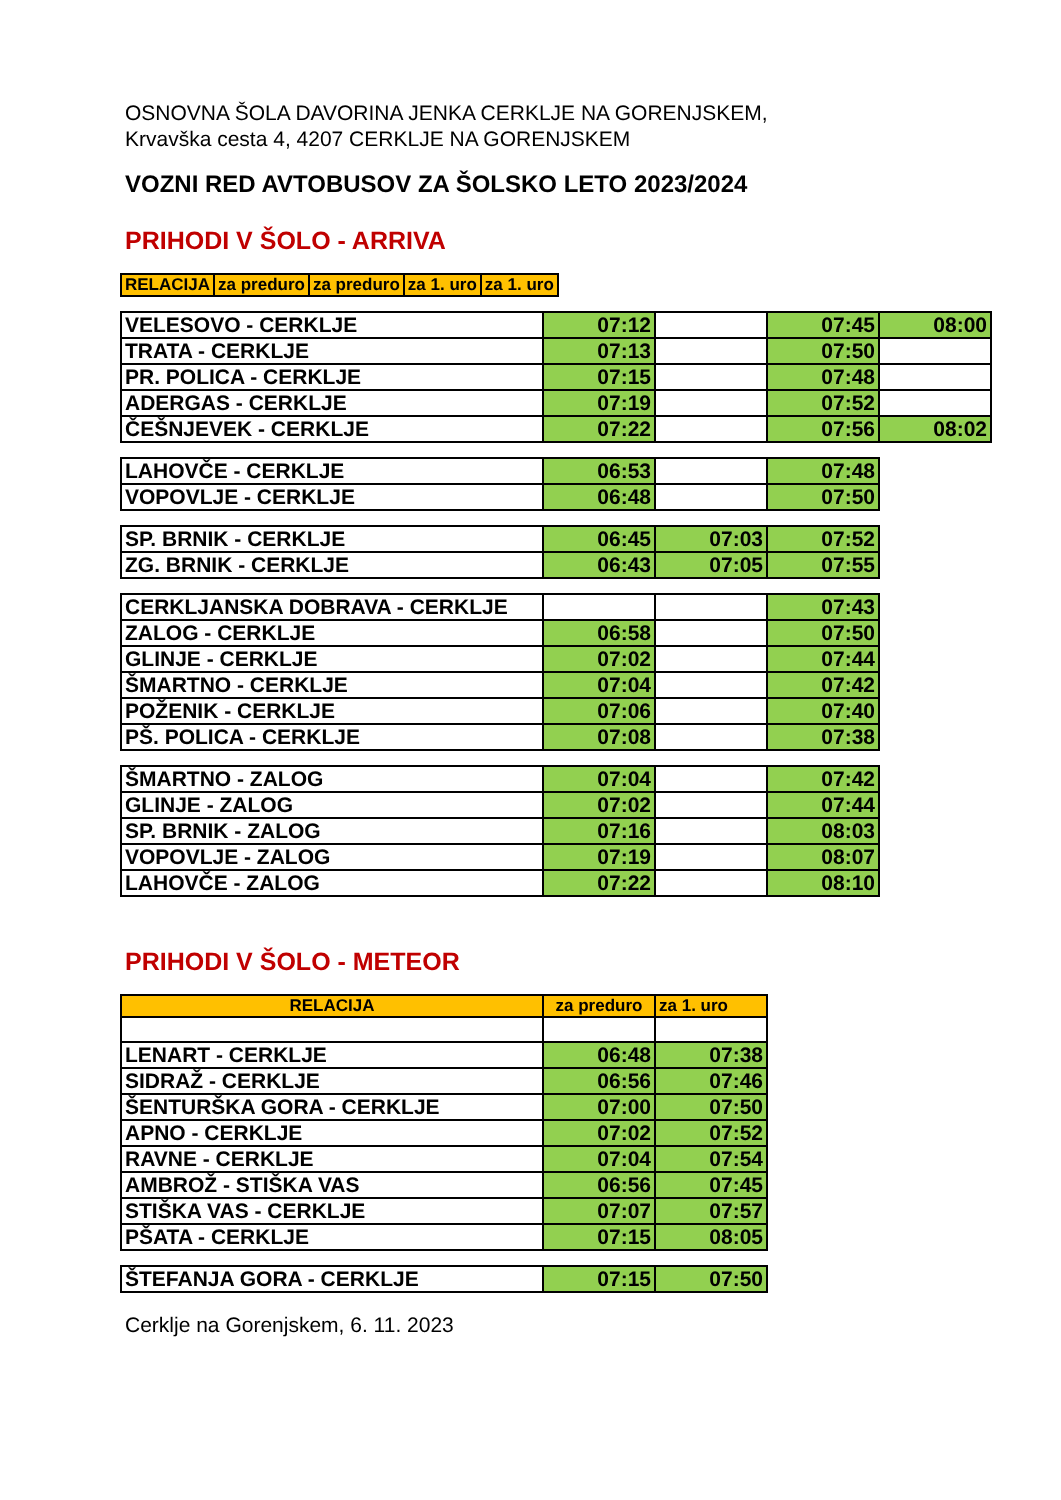OSNOVNA ŠOLA DAVORINA JENKA CERKLJE NA GORENJSKEM,
Krvavška cesta 4, 4207 CERKLJE NA GORENJSKEM
VOZNI RED AVTOBUSOV ZA ŠOLSKO LETO 2023/2024
PRIHODI V ŠOLO - ARRIVA
| RELACIJA | za preduro | za preduro | za 1. uro | za 1. uro |
| --- | --- | --- | --- | --- |
| VELESOVO - CERKLJE | 07:12 | | 07:45 | 08:00 |
| TRATA - CERKLJE | 07:13 | | 07:50 | |
| PR. POLICA - CERKLJE | 07:15 | | 07:48 | |
| ADERGAS - CERKLJE | 07:19 | | 07:52 | |
| ČEŠNJEVEK - CERKLJE | 07:22 | | 07:56 | 08:02 |
| LAHOVČE - CERKLJE | 06:53 | | 07:48 |
| VOPOVLJE - CERKLJE | 06:48 | | 07:50 |
| SP. BRNIK - CERKLJE | 06:45 | 07:03 | 07:52 |
| ZG. BRNIK - CERKLJE | 06:43 | 07:05 | 07:55 |
| CERKLJANSKA DOBRAVA - CERKLJE | | | 07:43 |
| ZALOG - CERKLJE | 06:58 | | 07:50 |
| GLINJE - CERKLJE | 07:02 | | 07:44 |
| ŠMARTNO - CERKLJE | 07:04 | | 07:42 |
| POŽENIK - CERKLJE | 07:06 | | 07:40 |
| PŠ. POLICA - CERKLJE | 07:08 | | 07:38 |
| ŠMARTNO - ZALOG | 07:04 | | 07:42 |
| GLINJE - ZALOG | 07:02 | | 07:44 |
| SP. BRNIK - ZALOG | 07:16 | | 08:03 |
| VOPOVLJE - ZALOG | 07:19 | | 08:07 |
| LAHOVČE - ZALOG | 07:22 | | 08:10 |
PRIHODI V ŠOLO - METEOR
| RELACIJA | za preduro | za 1. uro |
| --- | --- | --- |
| LENART - CERKLJE | 06:48 | 07:38 |
| SIDRAŽ - CERKLJE | 06:56 | 07:46 |
| ŠENTURŠKA GORA - CERKLJE | 07:00 | 07:50 |
| APNO - CERKLJE | 07:02 | 07:52 |
| RAVNE - CERKLJE | 07:04 | 07:54 |
| AMBROŽ - STIŠKA VAS | 06:56 | 07:45 |
| STIŠKA VAS - CERKLJE | 07:07 | 07:57 |
| PŠATA - CERKLJE | 07:15 | 08:05 |
| ŠTEFANJA GORA - CERKLJE | 07:15 | 07:50 |
Cerklje na Gorenjskem, 6. 11. 2023